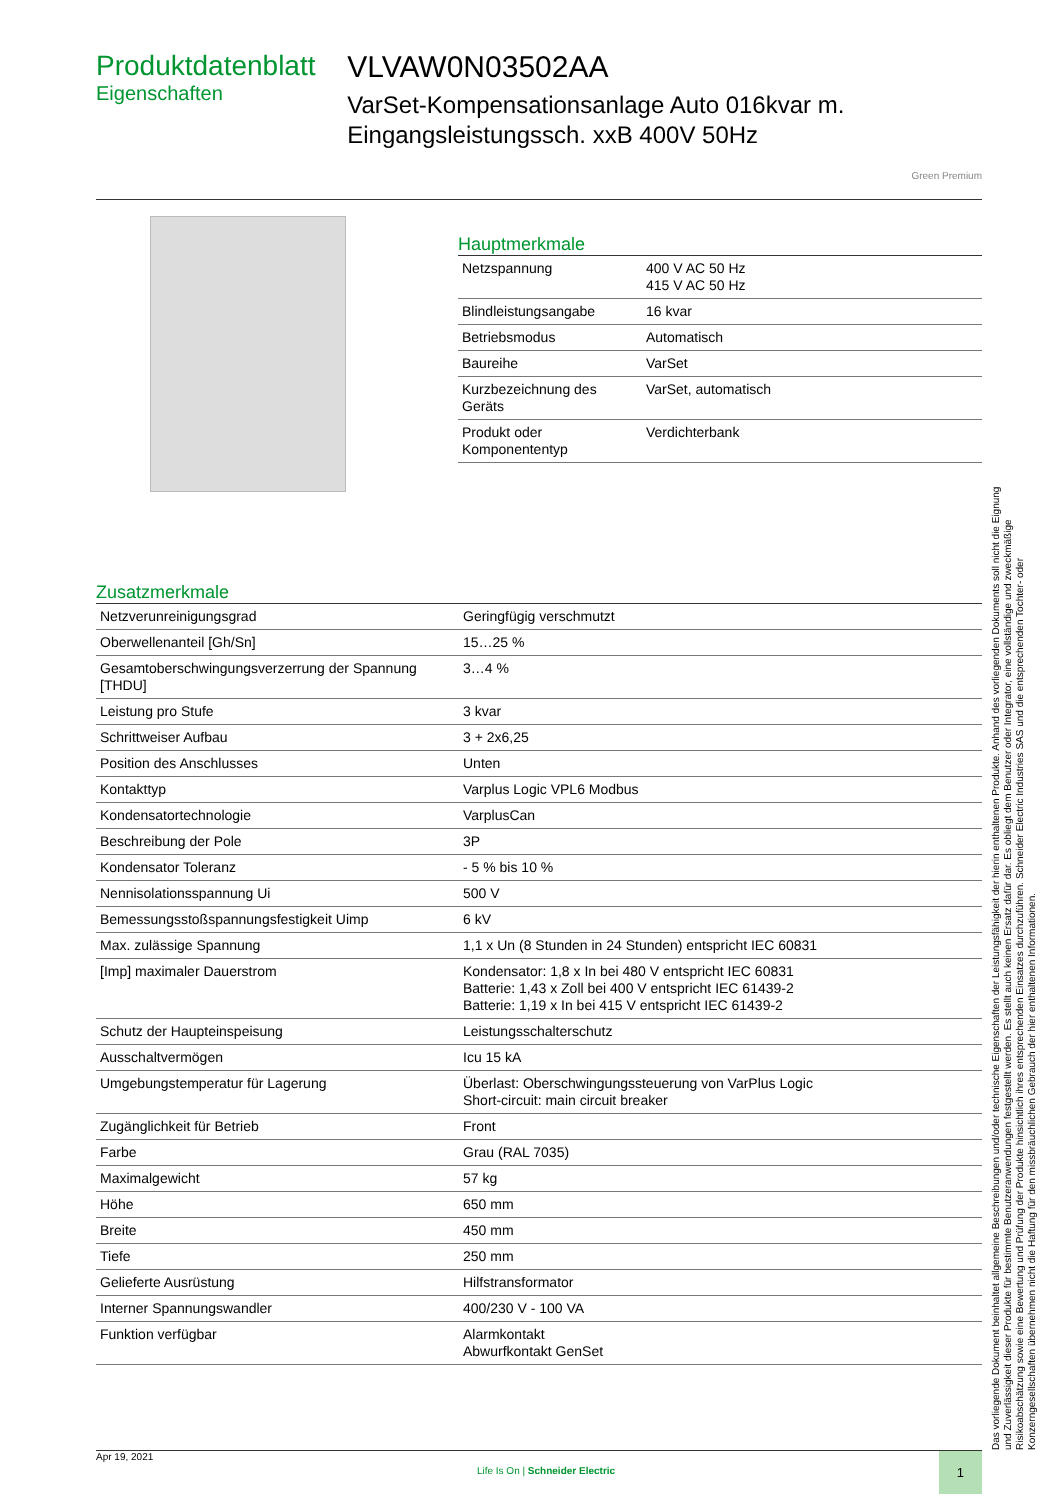Produktdatenblatt
Eigenschaften
VLVAW0N03502AA
VarSet-Kompensationsanlage Auto 016kvar m. Eingangsleistungssch. xxB 400V 50Hz
Green Premium
Hauptmerkmale
| Netzspannung | 400 V AC 50 Hz 415 V AC 50 Hz |
| Blindleistungsangabe | 16 kvar |
| Betriebsmodus | Automatisch |
| Baureihe | VarSet |
| Kurzbezeichnung des Geräts | VarSet, automatisch |
| Produkt oder Komponententyp | Verdichterbank |
Zusatzmerkmale
| Netzverunreinigungsgrad | Geringfügig verschmutzt |
| Oberwellenanteil [Gh/Sn] | 15…25 % |
| Gesamtoberschwingungsverzerrung der Spannung [THDU] | 3…4 % |
| Leistung pro Stufe | 3 kvar |
| Schrittweiser Aufbau | 3 + 2x6,25 |
| Position des Anschlusses | Unten |
| Kontakttyp | Varplus Logic VPL6 Modbus |
| Kondensatortechnologie | VarplusCan |
| Beschreibung der Pole | 3P |
| Kondensator Toleranz | - 5 % bis 10 % |
| Nennisolationsspannung Ui | 500 V |
| Bemessungsstoßspannungsfestigkeit Uimp | 6 kV |
| Max. zulässige Spannung | 1,1 x Un (8 Stunden in 24 Stunden) entspricht IEC 60831 |
| [Imp] maximaler Dauerstrom | Kondensator: 1,8 x In bei 480 V entspricht IEC 60831 Batterie: 1,43 x Zoll bei 400 V entspricht IEC 61439-2 Batterie: 1,19 x In bei 415 V entspricht IEC 61439-2 |
| Schutz der Haupteinspeisung | Leistungsschalterschutz |
| Ausschaltvermögen | Icu 15 kA |
| Umgebungstemperatur für Lagerung | Überlast: Oberschwingungssteuerung von VarPlus Logic Short-circuit: main circuit breaker |
| Zugänglichkeit für Betrieb | Front |
| Farbe | Grau (RAL 7035) |
| Maximalgewicht | 57 kg |
| Höhe | 650 mm |
| Breite | 450 mm |
| Tiefe | 250 mm |
| Gelieferte Ausrüstung | Hilfstransformator |
| Interner Spannungswandler | 400/230 V - 100 VA |
| Funktion verfügbar | Alarmkontakt Abwurfkontakt GenSet |
Das vorliegende Dokument beinhaltet allgemeine Beschreibungen und/oder technische Eigenschaften der Leistungsfähigkeit der hierin enthaltenen Produkte. Anhand des vorliegenden Dokuments soll nicht die Eignung und Zuverlässigkeit dieser Produkte für bestimmte Benutzeranwendungen festgestellt werden. Es stellt auch keinen Ersatz dafür dar. Es obliegt dem Benutzer oder Integrator, eine vollständige und zweckmäßige Risikoabschätzung sowie eine Bewertung und Prüfung der Produkte hinsichtlich ihres entsprechenden Einsatzes durchzuführen. Schneider Electric Industries SAS und die entsprechenden Tochter- oder Konzerngesellschaften übernehmen nicht die Haftung für den missbräuchlichen Gebrauch der hier enthaltenen Informationen.
Apr 19, 2021 Life Is On | Schneider Electric 1